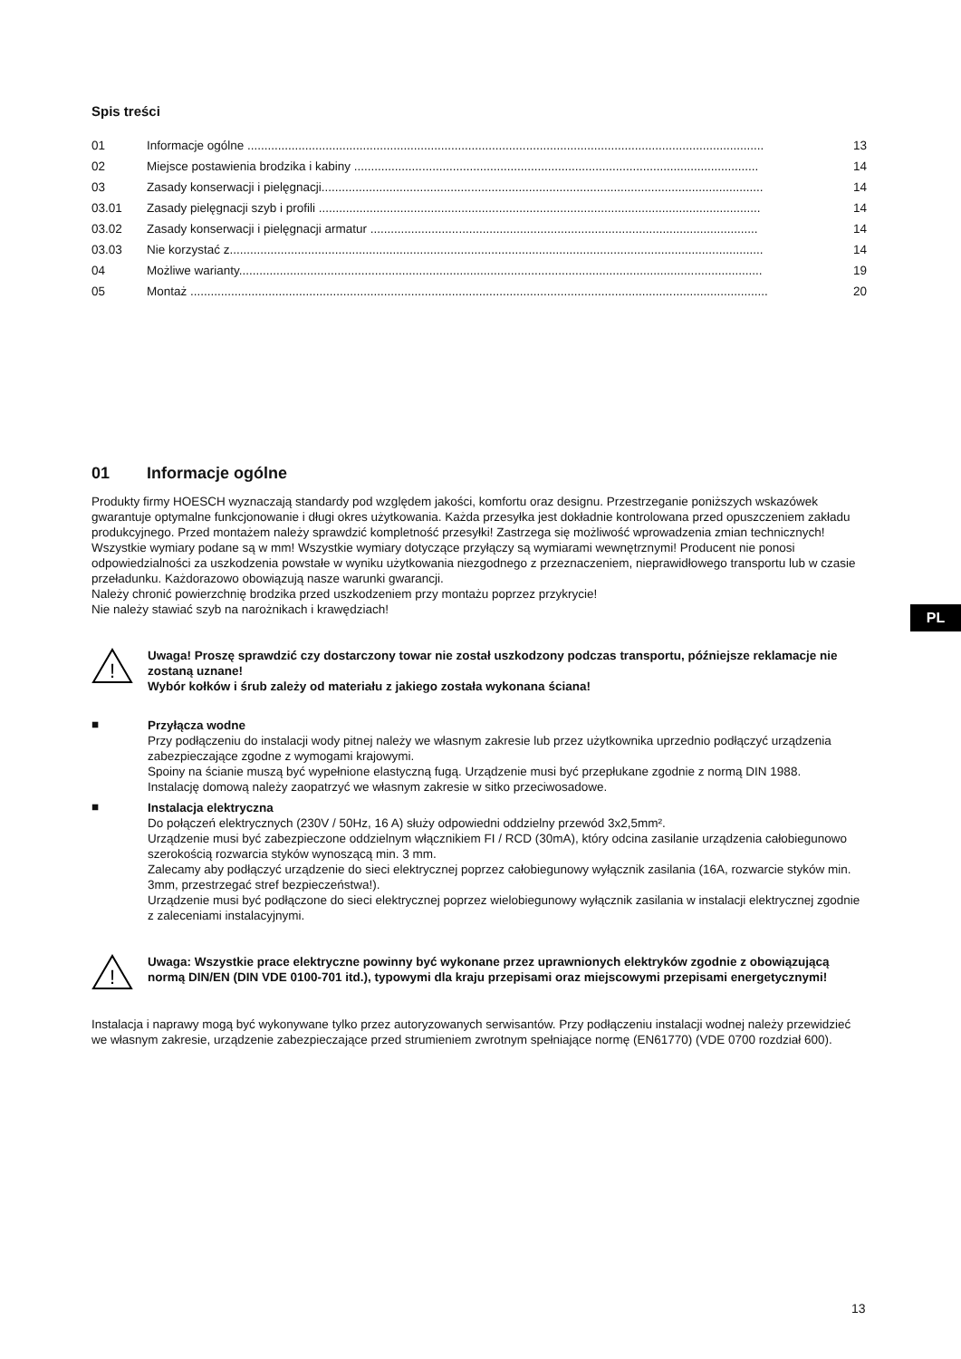Spis treści
| 01 | Informacje ogólne ........................................................................................................................................................ | 13 |
| 02 | Miejsce postawienia brodzika i kabiny ....................................................................................................................... | 14 |
| 03 | Zasady konserwacji i pielęgnacji.................................................................................................................................. | 14 |
| 03.01 | Zasady pielęgnacji szyb i profili .................................................................................................................................. | 14 |
| 03.02 | Zasady konserwacji i pielęgnacji armatur .................................................................................................................. | 14 |
| 03.03 | Nie korzystać z............................................................................................................................................................. | 14 |
| 04 | Możliwe warianty.......................................................................................................................................................... | 19 |
| 05 | Montaż .......................................................................................................................................................................... | 20 |
01 Informacje ogólne
Produkty firmy HOESCH wyznaczają standardy pod względem jakości, komfortu oraz designu. Przestrzeganie poniższych wskazówek gwarantuje optymalne funkcjonowanie i długi okres użytkowania. Każda przesyłka jest dokładnie kontrolowana przed opuszczeniem zakładu produkcyjnego. Przed montażem należy sprawdzić kompletność przesyłki! Zastrzega się możliwość wprowadzenia zmian technicznych! Wszystkie wymiary podane są w mm! Wszystkie wymiary dotyczące przyłączy są wymiarami wewnętrznymi! Producent nie ponosi odpowiedzialności za uszkodzenia powstałe w wyniku użytkowania niezgodnego z przeznaczeniem, nieprawidłowego transportu lub w czasie przeładunku. Każdorazowo obowiązują nasze warunki gwarancji.
Należy chronić powierzchnię brodzika przed uszkodzeniem przy montażu poprzez przykrycie!
Nie należy stawiać szyb na narożnikach i krawędziach!
!
Uwaga! Proszę sprawdzić czy dostarczony towar nie został uszkodzony podczas transportu, późniejsze reklamacje nie zostaną uznane!
Wybór kołków i śrub zależy od materiału z jakiego została wykonana ściana!
■
Przyłącza wodne
Przy podłączeniu do instalacji wody pitnej należy we własnym zakresie lub przez użytkownika uprzednio podłączyć urządzenia zabezpieczające zgodne z wymogami krajowymi.
Spoiny na ścianie muszą być wypełnione elastyczną fugą. Urządzenie musi być przepłukane zgodnie z normą DIN 1988.
Instalację domową należy zaopatrzyć we własnym zakresie w sitko przeciwosadowe.
■
Instalacja elektryczna
Do połączeń elektrycznych (230V / 50Hz, 16 A) służy odpowiedni oddzielny przewód 3x2,5mm².
Urządzenie musi być zabezpieczone oddzielnym włącznikiem FI / RCD (30mA), który odcina zasilanie urządzenia całobiegunowo szerokością rozwarcia styków wynoszącą min. 3 mm.
Zalecamy aby podłączyć urządzenie do sieci elektrycznej poprzez całobiegunowy wyłącznik zasilania (16A, rozwarcie styków min. 3mm, przestrzegać stref bezpieczeństwa!).
Urządzenie musi być podłączone do sieci elektrycznej poprzez wielobiegunowy wyłącznik zasilania w instalacji elektrycznej zgodnie z zaleceniami instalacyjnymi.
!
Uwaga: Wszystkie prace elektryczne powinny być wykonane przez uprawnionych elektryków zgodnie z obowiązującą normą DIN/EN (DIN VDE 0100-701 itd.), typowymi dla kraju przepisami oraz miejscowymi przepisami energetycznymi!
Instalacja i naprawy mogą być wykonywane tylko przez autoryzowanych serwisantów. Przy podłączeniu instalacji wodnej należy przewidzieć we własnym zakresie, urządzenie zabezpieczające przed strumieniem zwrotnym spełniające normę (EN61770) (VDE 0700 rozdział 600).
PL
13